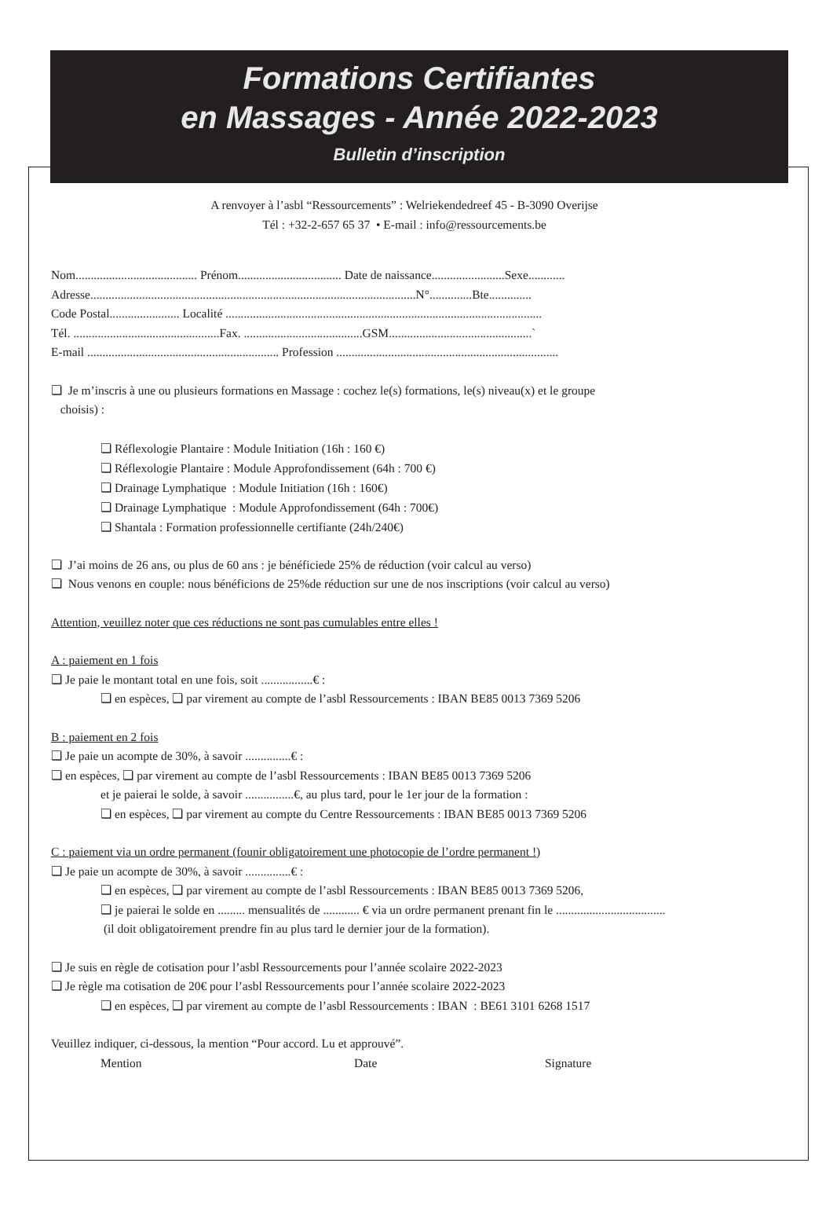Formations Certifiantes
en Massages - Année 2022-2023
Bulletin d’inscription
A renvoyer à l’asbl “Ressourcements” : Welriekendedreef 45 - B-3090 Overijse
Tél : +32-2-657 65 37 • E-mail : info@ressourcements.be
Nom........................................ Prénom.................................. Date de naissance........................Sexe............
Adresse...........................................................................................................N°..............Bte..............
Code Postal....................... Localité ........................................................................................................
Tél. ................................................Fax. .......................................GSM...............................................`
E-mail ............................................................... Profession .........................................................................
❏ Je m’inscris à une ou plusieurs formations en Massage : cochez le(s) formations, le(s) niveau(x) et le groupe
choisis) :
❏ Réflexologie Plantaire : Module Initiation (16h : 160 €)
❏ Réflexologie Plantaire : Module Approfondissement (64h : 700 €)
❏ Drainage Lymphatique : Module Initiation (16h : 160€)
❏ Drainage Lymphatique : Module Approfondissement (64h : 700€)
❏ Shantala : Formation professionnelle certifiante (24h/240€)
❏ J’ai moins de 26 ans, ou plus de 60 ans : je bénéficiede 25% de réduction (voir calcul au verso)
❏ Nous venons en couple: nous bénéficions de 25%de réduction sur une de nos inscriptions (voir calcul au verso)
Attention, veuillez noter que ces réductions ne sont pas cumulables entre elles !
A : paiement en 1 fois
❏ Je paie le montant total en une fois, soit .................€ :
❏ en espèces, ❏ par virement au compte de l’asbl Ressourcements : IBAN BE85 0013 7369 5206
B : paiement en 2 fois
❏ Je paie un acompte de 30%, à savoir ...............€ :
❏ en espèces, ❏ par virement au compte de l’asbl Ressourcements : IBAN BE85 0013 7369 5206
et je paierai le solde, à savoir ................€, au plus tard, pour le 1er jour de la formation :
❏ en espèces, ❏ par virement au compte du Centre Ressourcements : IBAN BE85 0013 7369 5206
C : paiement via un ordre permanent (founir obligatoirement une photocopie de l’ordre permanent !)
❏ Je paie un acompte de 30%, à savoir ...............€ :
❏ en espèces, ❏ par virement au compte de l’asbl Ressourcements : IBAN BE85 0013 7369 5206,
❏ je paierai le solde en ......... mensualités de ............ € via un ordre permanent prenant fin le ....................................
(il doit obligatoirement prendre fin au plus tard le dernier jour de la formation).
❏ Je suis en règle de cotisation pour l’asbl Ressourcements pour l’année scolaire 2022-2023
❏ Je règle ma cotisation de 20€ pour l’asbl Ressourcements pour l’année scolaire 2022-2023
❏ en espèces, ❏ par virement au compte de l’asbl Ressourcements : IBAN : BE61 3101 6268 1517
Veuillez indiquer, ci-dessous, la mention “Pour accord. Lu et approuvé”.
Mention Date Signature